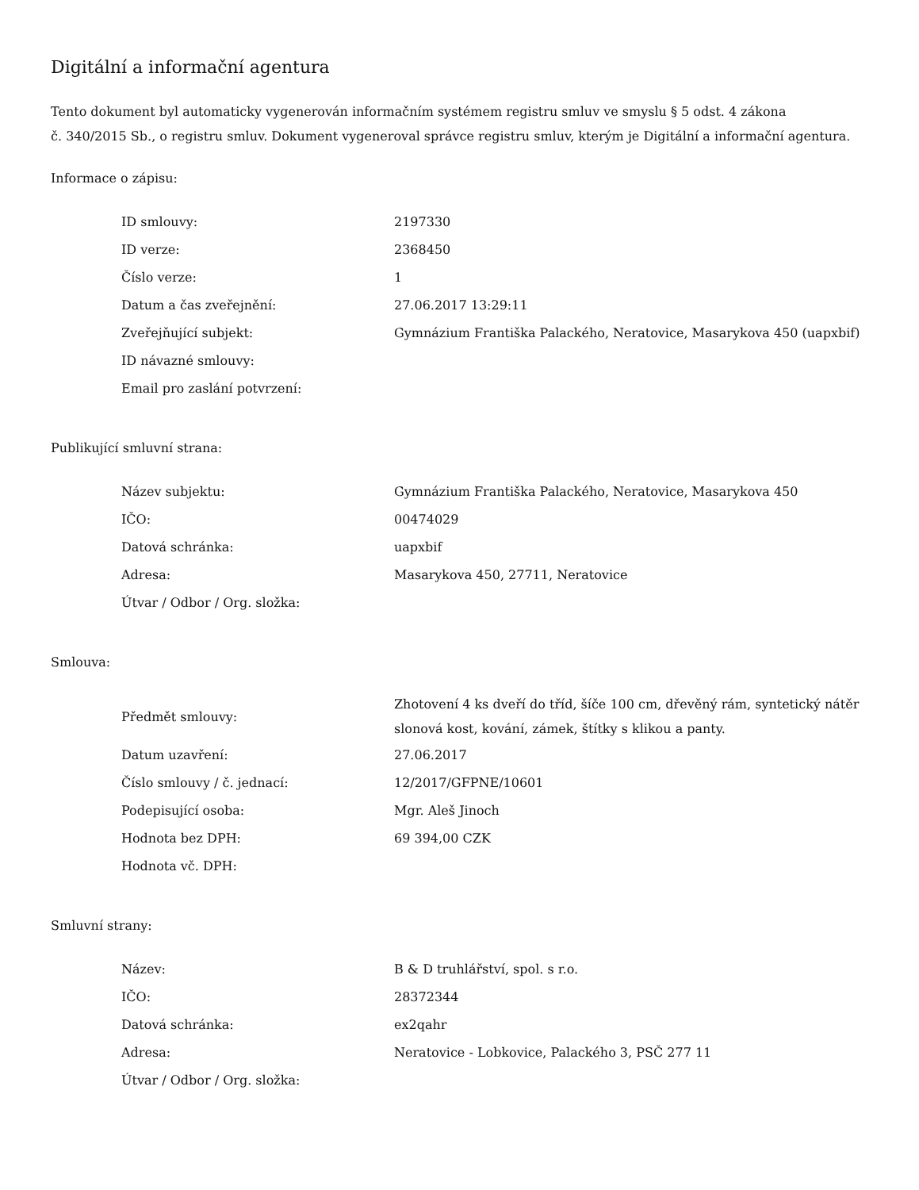Digitální a informační agentura
Tento dokument byl automaticky vygenerován informačním systémem registru smluv ve smyslu § 5 odst. 4 zákona
č. 340/2015 Sb., o registru smluv. Dokument vygeneroval správce registru smluv, kterým je Digitální a informační agentura.
Informace o zápisu:
| ID smlouvy: | 2197330 |
| ID verze: | 2368450 |
| Číslo verze: | 1 |
| Datum a čas zveřejnění: | 27.06.2017 13:29:11 |
| Zveřejňující subjekt: | Gymnázium Františka Palackého, Neratovice, Masarykova 450 (uapxbif) |
| ID návazné smlouvy: | |
| Email pro zaslání potvrzení: | |
Publikující smluvní strana:
| Název subjektu: | Gymnázium Františka Palackého, Neratovice, Masarykova 450 |
| IČO: | 00474029 |
| Datová schránka: | uapxbif |
| Adresa: | Masarykova 450, 27711, Neratovice |
| Útvar / Odbor / Org. složka: | |
Smlouva:
| Předmět smlouvy: | Zhotovení 4 ks dveří do tříd, šíče 100 cm, dřevěný rám, syntetický nátěr slonová kost, kování, zámek, štítky s klikou a panty. |
| Datum uzavření: | 27.06.2017 |
| Číslo smlouvy / č. jednací: | 12/2017/GFPNE/10601 |
| Podepisující osoba: | Mgr. Aleš Jinoch |
| Hodnota bez DPH: | 69 394,00 CZK |
| Hodnota vč. DPH: | |
Smluvní strany:
| Název: | B & D truhlářství, spol. s r.o. |
| IČO: | 28372344 |
| Datová schránka: | ex2qahr |
| Adresa: | Neratovice - Lobkovice, Palackého 3, PSČ 277 11 |
| Útvar / Odbor / Org. složka: | |